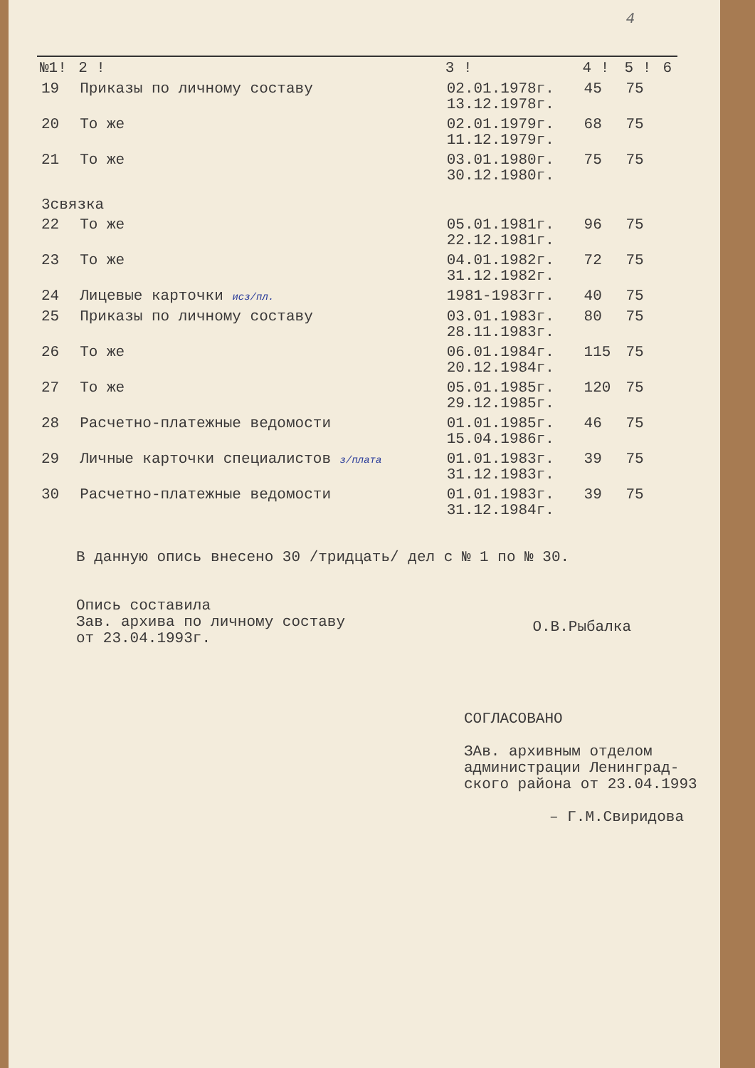4
| №1! | 2 ! | 3 ! | 4 ! | 5 ! | 6 |
| --- | --- | --- | --- | --- | --- |
| 19 | Приказы по личному составу | 02.01.1978г. 13.12.1978г. | 45 | 75 | |
| 20 | То же | 02.01.1979г. 11.12.1979г. | 68 | 75 | |
| 21 | То же | 03.01.1980г. 30.12.1980г. | 75 | 75 | |
| 3связка | | | | | |
| 22 | То же | 05.01.1981г. 22.12.1981г. | 96 | 75 | |
| 23 | То же | 04.01.1982г. 31.12.1982г. | 72 | 75 | |
| 24 | Лицевые карточки исз/пл. | 1981-1983гг. | 40 | 75 | |
| 25 | Приказы по личному составу | 03.01.1983г. 28.11.1983г. | 80 | 75 | |
| 26 | То же | 06.01.1984г. 20.12.1984г. | 115 | 75 | |
| 27 | То же | 05.01.1985г. 29.12.1985г. | 120 | 75 | |
| 28 | Расчетно-платежные ведомости | 01.01.1985г. 15.04.1986г. | 46 | 75 | |
| 29 | Личные карточки специалистов з/плата | 01.01.1983г. 31.12.1983г. | 39 | 75 | |
| 30 | Расчетно-платежные ведомости | 01.01.1983г. 31.12.1984г. | 39 | 75 | |
В данную опись внесено 30 /тридцать/ дел с № 1 по № 30.
Опись составила
Зав. архива по личному составу
от 23.04.1993г.
О.В.Рыбалка
СОГЛАСОВАНО
ЗАв. архивным отделом
администрации Ленинград-
ского района от 23.04.1993
– Г.М.Свиридова